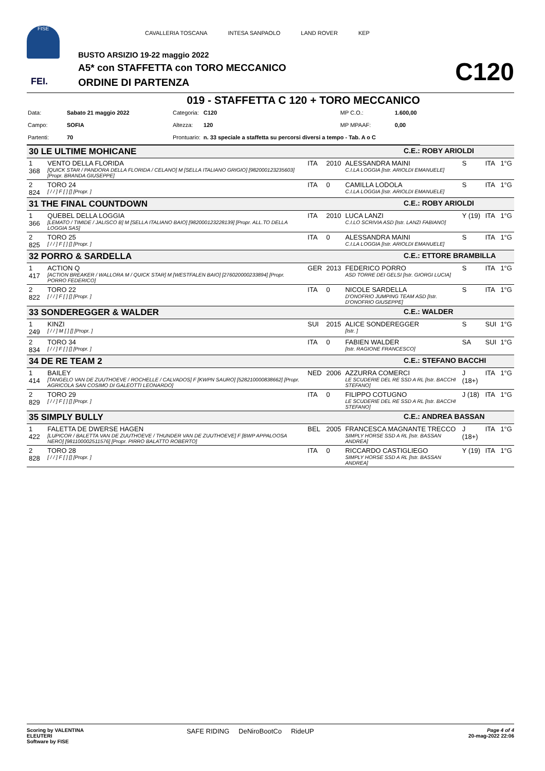FISE
CAVALLERIA TOSCANA INTESA SANPAOLO LAND ROVER KEP
BUSTO ARSIZIO 19-22 maggio 2022
A5* con STAFFETTA con TORO MECCANICO
ORDINE DI PARTENZA
FEI. C120
019 - STAFFETTA C 120 + TORO MECCANICO
| Data: | Sabato 21 maggio 2022 | Categoria: | C120 | MP C.O.: | 1.600,00 |
| Campo: | SOFIA | Altezza: | 120 | MP MPAAF: | 0,00 |
| Partenti: | 70 | Prontuario: | n. 33 speciale a staffetta su percorsi diversi a tempo - Tab. A o C | | |
| 30 LE ULTIME MOHICANE | | | | | C.E.: ROBY ARIOLDI | | | |
| 1 368 | VENTO DELLA FLORIDA [QUICK STAR / PANDORA DELLA FLORIDA / CELANO] M [SELLA ITALIANO GRIGIO] [982000123235603] [Propr. BRANDA GIUSEPPE] | ITA | 2010 | ALESSANDRA MAINI C.I.LA LOGGIA [Istr. ARIOLDI EMANUELE] | | S | ITA | 1°G |
| 2 824 | TORO 24 [ / / ] F [ ] [] [Propr. ] | ITA | 0 | CAMILLA LODOLA C.I.LA LOGGIA [Istr. ARIOLDI EMANUELE] | | S | ITA | 1°G |
| 31 THE FINAL COUNTDOWN | | | | | C.E.: ROBY ARIOLDI | | | |
| 1 366 | QUEBEL DELLA LOGGIA [LEMATO / TIMIDE / JALISCO B] M [SELLA ITALIANO BAIO] [982000123228139] [Propr. ALL.TO DELLA LOGGIA SAS] | ITA | 2010 | LUCA LANZI C.I.LO SCRIVIA ASD [Istr. LANZI FABIANO] | | Y (19) | ITA | 1°G |
| 2 825 | TORO 25 [ / / ] F [ ] [] [Propr. ] | ITA | 0 | ALESSANDRA MAINI C.I.LA LOGGIA [Istr. ARIOLDI EMANUELE] | | S | ITA | 1°G |
| 32 PORRO & SARDELLA | | | | | C.E.: ETTORE BRAMBILLA | | | |
| 1 417 | ACTION Q [ACTION BREAKER / WALLORA M / QUICK STAR] M [WESTFALEN BAIO] [276020000233894] [Propr. PORRO FEDERICO] | GER | 2013 | FEDERICO PORRO ASD TORRE DEI GELSI [Istr. GIORGI LUCIA] | | S | ITA | 1°G |
| 2 822 | TORO 22 [ / / ] F [ ] [] [Propr. ] | ITA | 0 | NICOLE SARDELLA D'ONOFRIO JUMPING TEAM ASD [Istr. D'ONOFRIO GIUSEPPE] | | S | ITA | 1°G |
| 33 SONDEREGGER & WALDER | | | | | C.E.: WALDER | | | |
| 1 249 | KINZI [ / / ] M [ ] [] [Propr. ] | SUI | 2015 | ALICE SONDEREGGER [Istr. ] | | S | SUI | 1°G |
| 2 834 | TORO 34 [ / / ] F [ ] [] [Propr. ] | ITA | 0 | FABIEN WALDER [Istr. RAGIONE FRANCESCO] | | SA | SUI | 1°G |
| 34 DE RE TEAM 2 | | | | | C.E.: STEFANO BACCHI | | | |
| 1 414 | BAILEY [TANGELO VAN DE ZUUTHOEVE / ROCHELLE / CALVADOS] F [KWPN SAURO] [528210000838662] [Propr. AGRICOLA SAN COSIMO DI GALEOTTI LEONARDO] | NED | 2006 | AZZURRA COMERCI LE SCUDERIE DEL RE SSD A RL [Istr. BACCHI STEFANO] | | J (18+) | ITA | 1°G |
| 2 829 | TORO 29 [ / / ] F [ ] [] [Propr. ] | ITA | 0 | FILIPPO COTUGNO LE SCUDERIE DEL RE SSD A RL [Istr. BACCHI STEFANO] | | J (18) | ITA | 1°G |
| 35 SIMPLY BULLY | | | | | C.E.: ANDREA BASSAN | | | |
| 1 422 | FALETTA DE DWERSE HAGEN [LUPICOR / BALETTA VAN DE ZUUTHOEVE / THUNDER VAN DE ZUUTHOEVE] F [BWP APPALOOSA NERO] [981100002511576] [Propr. PIRRO BALATTO ROBERTO] | BEL | 2005 | FRANCESCA MAGNANTE TRECCO SIMPLY HORSE SSD A RL [Istr. BASSAN ANDREA] | | J (18+) | ITA | 1°G |
| 2 828 | TORO 28 [ / / ] F [ ] [] [Propr. ] | ITA | 0 | RICCARDO CASTIGLIEGO SIMPLY HORSE SSD A RL [Istr. BASSAN ANDREA] | | Y (19) | ITA | 1°G |
Scoring by VALENTINA
ELEUTERI
Software by FISE
SAFE RIDING DeNiroBootCo RideUP
Page 4 of 4
20-mag-2022 22:06